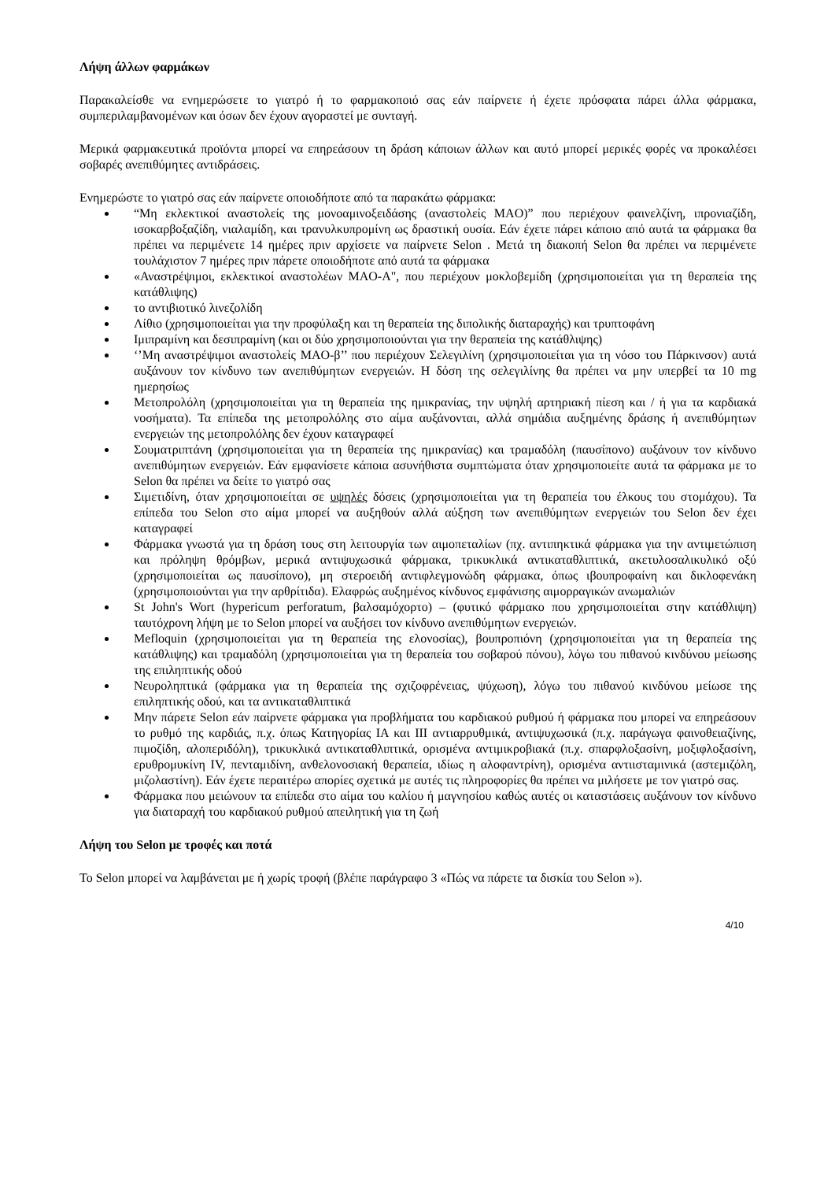Λήψη άλλων φαρμάκων
Παρακαλείσθε να ενημερώσετε το γιατρό ή το φαρμακοποιό σας εάν παίρνετε ή έχετε πρόσφατα πάρει άλλα φάρμακα, συμπεριλαμβανομένων και όσων δεν έχουν αγοραστεί με συνταγή.
Μερικά φαρμακευτικά προϊόντα μπορεί να επηρεάσουν τη δράση κάποιων άλλων και αυτό μπορεί μερικές φορές να προκαλέσει σοβαρές ανεπιθύμητες αντιδράσεις.
Ενημερώστε το γιατρό σας εάν παίρνετε οποιοδήποτε από τα παρακάτω φάρμακα:
“Μη εκλεκτικοί αναστολείς της μονοαμινοξειδάσης (αναστολείς MAO)” που περιέχουν φαινελζίνη, ιπρονιαζίδη, ισοκαρβοξαζίδη, νιαλαμίδη, και τρανυλκυπρομίνη ως δραστική ουσία. Εάν έχετε πάρει κάποιο από αυτά τα φάρμακα θα πρέπει να περιμένετε 14 ημέρες πριν αρχίσετε να παίρνετε Selon . Μετά τη διακοπή Selon θα πρέπει να περιμένετε τουλάχιστον 7 ημέρες πριν πάρετε οποιοδήποτε από αυτά τα φάρμακα
«Αναστρέψιμοι, εκλεκτικοί αναστολέων MAO-A", που περιέχουν μοκλοβεμίδη (χρησιμοποιείται για τη θεραπεία της κατάθλιψης)
το αντιβιοτικό λινεζολίδη
Λίθιο (χρησιμοποιείται για την προφύλαξη και τη θεραπεία της διπολικής διαταραχής) και τρυπτοφάνη
Ιμιπραμίνη και δεσιπραμίνη (και οι δύο χρησιμοποιούνται για την θεραπεία της κατάθλιψης)
‘’Μη αναστρέψιμοι αναστολείς MAO-β’’ που περιέχουν Σελεγιλίνη (χρησιμοποιείται για τη νόσο του Πάρκινσον) αυτά αυξάνουν τον κίνδυνο των ανεπιθύμητων ενεργειών. Η δόση της σελεγιλίνης θα πρέπει να μην υπερβεί τα 10 mg ημερησίως
Μετοπρολόλη (χρησιμοποιείται για τη θεραπεία της ημικρανίας, την υψηλή αρτηριακή πίεση και / ή για τα καρδιακά νοσήματα). Τα επίπεδα της μετοπρολόλης στο αίμα αυξάνονται, αλλά σημάδια αυξημένης δράσης ή ανεπιθύμητων ενεργειών της μετοπρολόλης δεν έχουν καταγραφεί
Σουματριπτάνη (χρησιμοποιείται για τη θεραπεία της ημικρανίας) και τραμαδόλη (παυσίπονο) αυξάνουν τον κίνδυνο ανεπιθύμητων ενεργειών. Εάν εμφανίσετε κάποια ασυνήθιστα συμπτώματα όταν χρησιμοποιείτε αυτά τα φάρμακα με το Selon θα πρέπει να δείτε το γιατρό σας
Σιμετιδίνη, όταν χρησιμοποιείται σε υψηλές δόσεις (χρησιμοποιείται για τη θεραπεία του έλκους του στομάχου). Τα επίπεδα του Selon στο αίμα μπορεί να αυξηθούν αλλά αύξηση των ανεπιθύμητων ενεργειών του Selon δεν έχει καταγραφεί
Φάρμακα γνωστά για τη δράση τους στη λειτουργία των αιμοπεταλίων (πχ. αντιπηκτικά φάρμακα για την αντιμετώπιση και πρόληψη θρόμβων, μερικά αντιψυχωσικά φάρμακα, τρικυκλικά αντικαταθλιπτικά, ακετυλοσαλικυλικό οξύ (χρησιμοποιείται ως παυσίπονο), μη στεροειδή αντιφλεγμονώδη φάρμακα, όπως ιβουπροφαίνη και δικλοφενάκη (χρησιμοποιούνται για την αρθρίτιδα). Ελαφρώς αυξημένος κίνδυνος εμφάνισης αιμορραγικών ανωμαλιών
St John's Wort (hypericum perforatum, βαλσαμόχορτο) – (φυτικό φάρμακο που χρησιμοποιείται στην κατάθλιψη) ταυτόχρονη λήψη με το Selon μπορεί να αυξήσει τον κίνδυνο ανεπιθύμητων ενεργειών.
Mefloquin (χρησιμοποιείται για τη θεραπεία της ελονοσίας), βουπροπιόνη (χρησιμοποιείται για τη θεραπεία της κατάθλιψης) και τραμαδόλη (χρησιμοποιείται για τη θεραπεία του σοβαρού πόνου), λόγω του πιθανού κινδύνου μείωσης της επιληπτικής οδού
Νευροληπτικά (φάρμακα για τη θεραπεία της σχιζοφρένειας, ψύχωση), λόγω του πιθανού κινδύνου μείωσε της επιληπτικής οδού, και τα αντικαταθλιπτικά
Μην πάρετε Selon εάν παίρνετε φάρμακα για προβλήματα του καρδιακού ρυθμού ή φάρμακα που μπορεί να επηρεάσουν το ρυθμό της καρδιάς, π.χ. όπως Κατηγορίας IA και III αντιαρρυθμικά, αντιψυχωσικά (π.χ. παράγωγα φαινοθειαζίνης, πιμοζίδη, αλοπεριδόλη), τρικυκλικά αντικαταθλιπτικά, ορισμένα αντιμικροβιακά (π.χ. σπαρφλοξασίνη, μοξιφλοξασίνη, ερυθρομυκίνη IV, πενταμιδίνη, ανθελονοσιακή θεραπεία, ιδίως η αλοφαντρίνη), ορισμένα αντιισταμινικά (αστεμιζόλη, μιζολαστίνη). Εάν έχετε περαιτέρω απορίες σχετικά με αυτές τις πληροφορίες θα πρέπει να μιλήσετε με τον γιατρό σας.
Φάρμακα που μειώνουν τα επίπεδα στο αίμα του καλίου ή μαγνησίου καθώς αυτές οι καταστάσεις αυξάνουν τον κίνδυνο για διαταραχή του καρδιακού ρυθμού απειλητική για τη ζωή
Λήψη του Selon με τροφές και ποτά
Το Selon μπορεί να λαμβάνεται με ή χωρίς τροφή (βλέπε παράγραφο 3 «Πώς να πάρετε τα δισκία του Selon »).
4/10